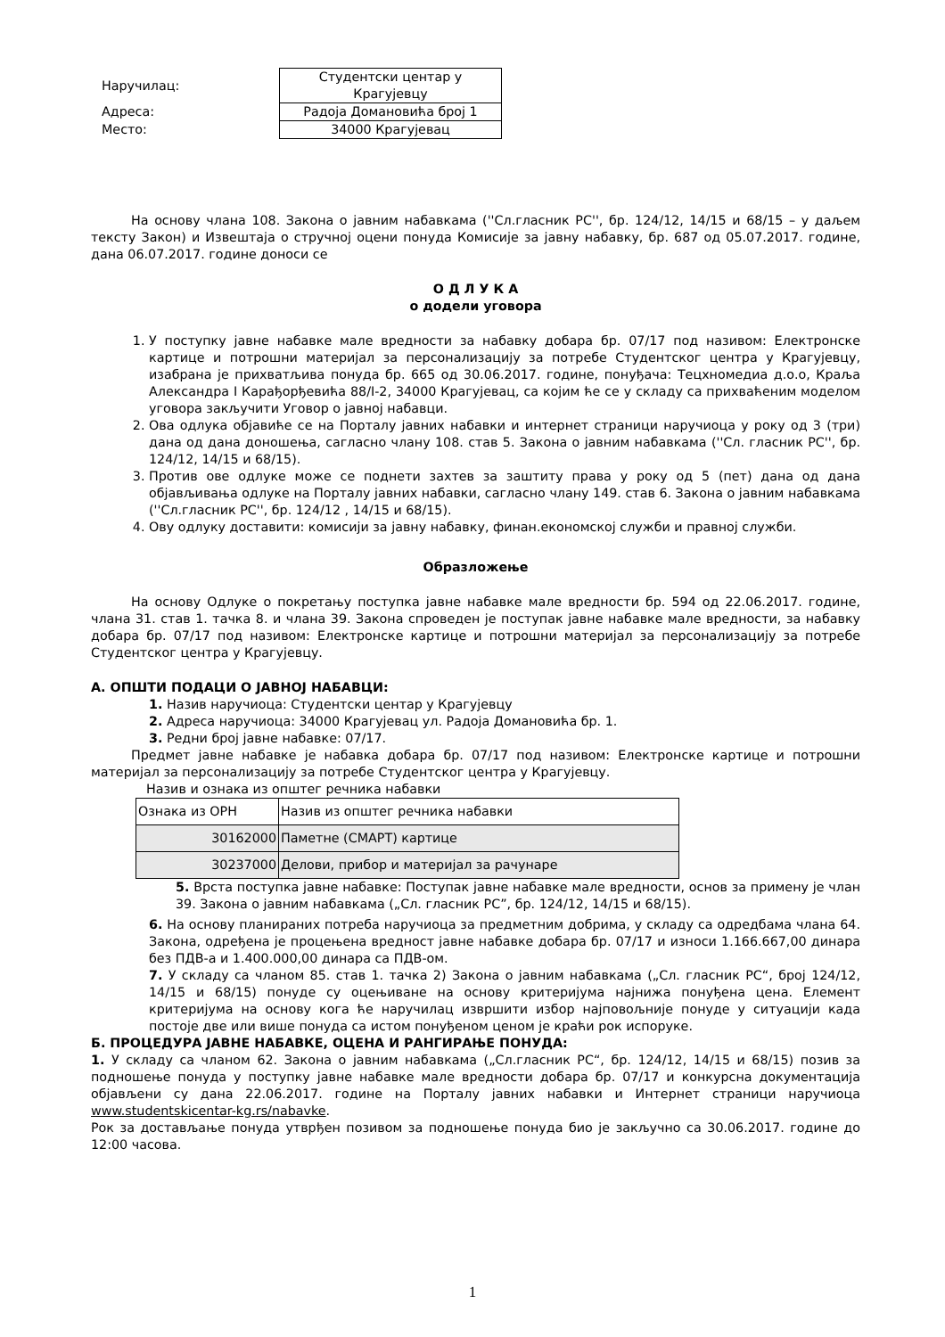| Наручилац: | Студентски центар у Крагујевцу |
| Адреса: | Радоја Домановића број 1 |
| Место: | 34000 Крагујевац |
На основу члана 108. Закона о јавним набавкама (''Сл.гласник РС'', бр. 124/12, 14/15 и 68/15 – у даљем тексту Закон) и Извештаја о стручној оцени понуда Комисије за јавну набавку, бр. 687 од 05.07.2017. године, дана 06.07.2017. године доноси се
О Д Л У К А
о додели уговора
1. У поступку јавне набавке мале вредности за набавку добара бр. 07/17 под називом: Електронске картице и потрошни материјал за персонализацију за потребе Студентског центра у Крагујевцу, изабрана је прихватљива понуда бр. 665 од 30.06.2017. године, понуђача: Тецхномедиа д.о.о, Краља Александра I Карађорђевића 88/I-2, 34000 Крагујевац, са којим ће се у складу са прихваћеним моделом уговора закључити Уговор о јавној набавци.
2. Ова одлука објавиће се на Порталу јавних набавки и интернет страници наручиоца у року од 3 (три) дана од дана доношења, сагласно члану 108. став 5. Закона о јавним набавкама (''Сл. гласник РС'', бр. 124/12, 14/15 и 68/15).
3. Против ове одлуке може се поднети захтев за заштиту права у року од 5 (пет) дана од дана објављивања одлуке на Порталу јавних набавки, сагласно члану 149. став 6. Закона о јавним набавкама (''Сл.гласник РС'', бр. 124/12 , 14/15 и 68/15).
4. Ову одлуку доставити: комисији за јавну набавку, финан.економској служби и правној служби.
Образложење
На основу Одлуке о покретању поступка јавне набавке мале вредности бр. 594 од 22.06.2017. године, члана 31. став 1. тачка 8. и члана 39. Закона спроведен је поступак јавне набавке мале вредности, за набавку добара бр. 07/17 под називом: Електронске картице и потрошни материјал за персонализацију за потребе Студентског центра у Крагујевцу.
А. ОПШТИ ПОДАЦИ О ЈАВНОЈ НАБАВЦИ:
1. Назив наручиоца: Студентски центар у Крагујевцу
2. Адреса наручиоца: 34000 Крагујевац ул. Радоја Домановића бр. 1.
3. Редни број јавне набавке: 07/17.
Предмет јавне набавке је набавка добара бр. 07/17 под називом: Електронске картице и потрошни материјал за персонализацију за потребе Студентског центра у Крагујевцу.
Назив и ознака из општег речника набавки
| Ознака из ОРН | Назив из општег речника набавки |
| 30162000 | Паметне (СМАРТ) картице |
| 30237000 | Делови, прибор и материјал за рачунаре |
5. Врста поступка јавне набавке: Поступак јавне набавке мале вредности, основ за примену је члан 39. Закона о јавним набавкама („Сл. гласник РС”, бр. 124/12, 14/15 и 68/15).
6. На основу планираних потреба наручиоца за предметним добрима, у складу са одредбама члана 64. Закона, одређена је процењена вредност јавне набавке добара бр. 07/17 и износи 1.166.667,00 динара без ПДВ-а и 1.400.000,00 динара са ПДВ-ом.
7. У складу са чланом 85. став 1. тачка 2) Закона о јавним набавкама („Сл. гласник РС“, број 124/12, 14/15 и 68/15) понуде су оцењиване на основу критеријума најнижа понуђена цена. Елемент критеријума на основу кога ће наручилац извршити избор најповољније понуде у ситуацији када постоје две или више понуда са истом понуђеном ценом је краћи рок испоруке.
Б. ПРОЦЕДУРА ЈАВНЕ НАБАВКЕ, ОЦЕНА И РАНГИРАЊЕ ПОНУДА:
1. У складу са чланом 62. Закона о јавним набавкама („Сл.гласник РС“, бр. 124/12, 14/15 и 68/15) позив за подношење понуда у поступку јавне набавке мале вредности добара бр. 07/17 и конкурсна документација објављени су дана 22.06.2017. године на Порталу јавних набавки и Интернет страници наручиоца www.studentskicentar-kg.rs/nabavke.
Рок за достављање понуда утврђен позивом за подношење понуда био је закључно са 30.06.2017. године до 12:00 часова.
1